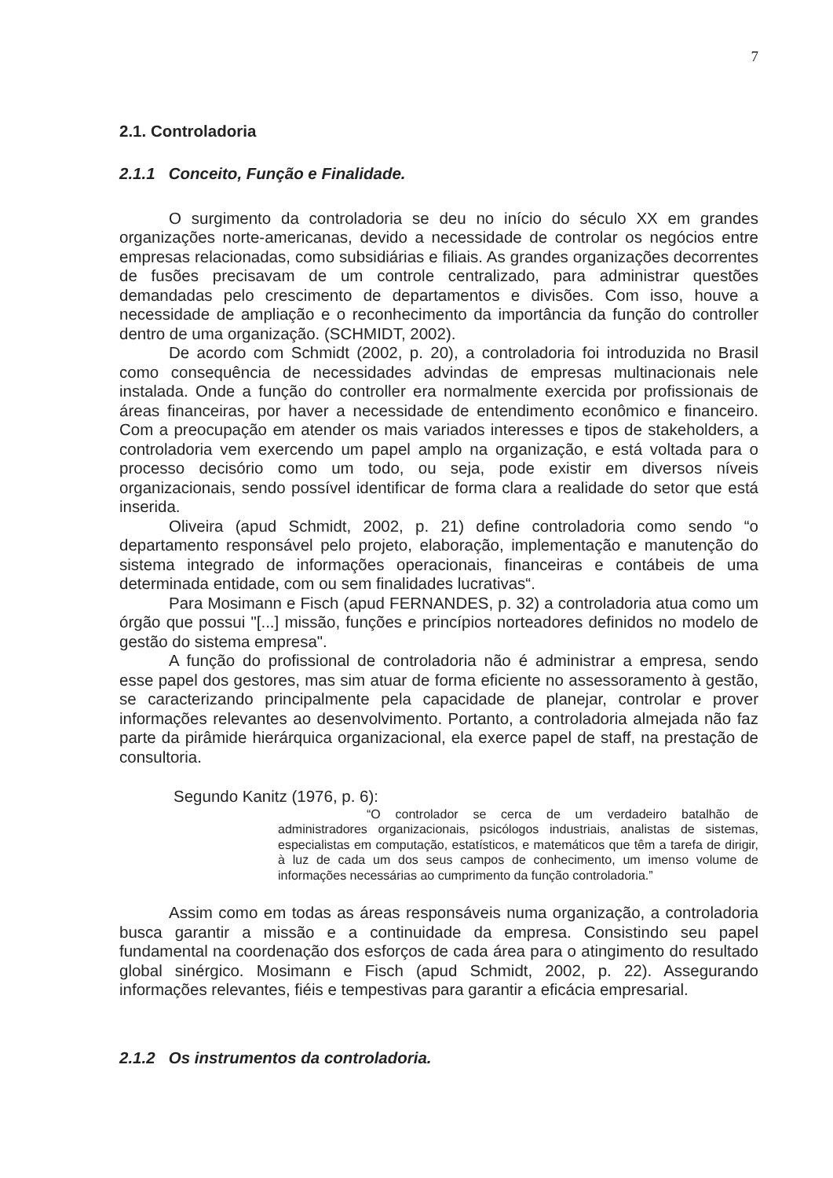7
2.1. Controladoria
2.1.1 Conceito, Função e Finalidade.
O surgimento da controladoria se deu no início do século XX em grandes organizações norte-americanas, devido a necessidade de controlar os negócios entre empresas relacionadas, como subsidiárias e filiais. As grandes organizações decorrentes de fusões precisavam de um controle centralizado, para administrar questões demandadas pelo crescimento de departamentos e divisões. Com isso, houve a necessidade de ampliação e o reconhecimento da importância da função do controller dentro de uma organização. (SCHMIDT, 2002).
De acordo com Schmidt (2002, p. 20), a controladoria foi introduzida no Brasil como consequência de necessidades advindas de empresas multinacionais nele instalada. Onde a função do controller era normalmente exercida por profissionais de áreas financeiras, por haver a necessidade de entendimento econômico e financeiro. Com a preocupação em atender os mais variados interesses e tipos de stakeholders, a controladoria vem exercendo um papel amplo na organização, e está voltada para o processo decisório como um todo, ou seja, pode existir em diversos níveis organizacionais, sendo possível identificar de forma clara a realidade do setor que está inserida.
Oliveira (apud Schmidt, 2002, p. 21) define controladoria como sendo “o departamento responsável pelo projeto, elaboração, implementação e manutenção do sistema integrado de informações operacionais, financeiras e contábeis de uma determinada entidade, com ou sem finalidades lucrativas“.
Para Mosimann e Fisch (apud FERNANDES, p. 32) a controladoria atua como um órgão que possui "[...] missão, funções e princípios norteadores definidos no modelo de gestão do sistema empresa".
A função do profissional de controladoria não é administrar a empresa, sendo esse papel dos gestores, mas sim atuar de forma eficiente no assessoramento à gestão, se caracterizando principalmente pela capacidade de planejar, controlar e prover informações relevantes ao desenvolvimento. Portanto, a controladoria almejada não faz parte da pirâmide hierárquica organizacional, ela exerce papel de staff, na prestação de consultoria.
Segundo Kanitz (1976, p. 6):
“O controlador se cerca de um verdadeiro batalhão de administradores organizacionais, psicólogos industriais, analistas de sistemas, especialistas em computação, estatísticos, e matemáticos que têm a tarefa de dirigir, à luz de cada um dos seus campos de conhecimento, um imenso volume de informações necessárias ao cumprimento da função controladoria.”
Assim como em todas as áreas responsáveis numa organização, a controladoria busca garantir a missão e a continuidade da empresa. Consistindo seu papel fundamental na coordenação dos esforços de cada área para o atingimento do resultado global sinérgico. Mosimann e Fisch (apud Schmidt, 2002, p. 22). Assegurando informações relevantes, fiéis e tempestivas para garantir a eficácia empresarial.
2.1.2 Os instrumentos da controladoria.